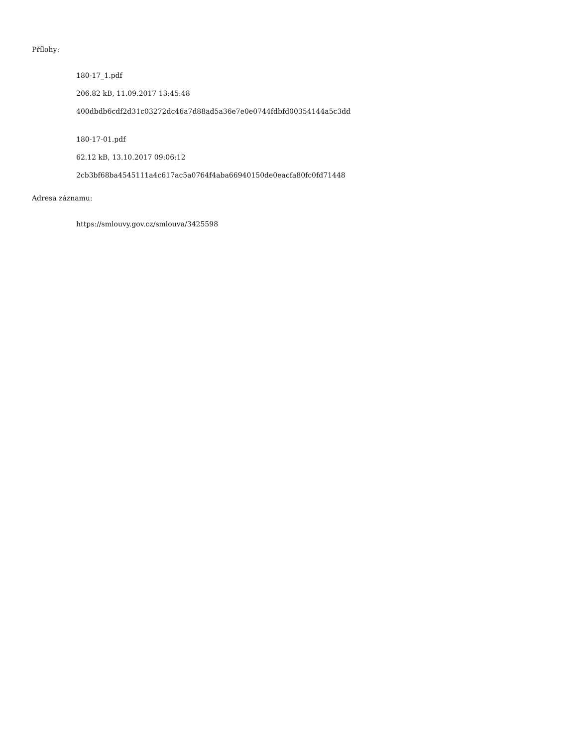Přílohy:
180-17_1.pdf
206.82 kB, 11.09.2017 13:45:48
400dbdb6cdf2d31c03272dc46a7d88ad5a36e7e0e0744fdbfd00354144a5c3dd
180-17-01.pdf
62.12 kB, 13.10.2017 09:06:12
2cb3bf68ba4545111a4c617ac5a0764f4aba66940150de0eacfa80fc0fd71448
Adresa záznamu:
https://smlouvy.gov.cz/smlouva/3425598